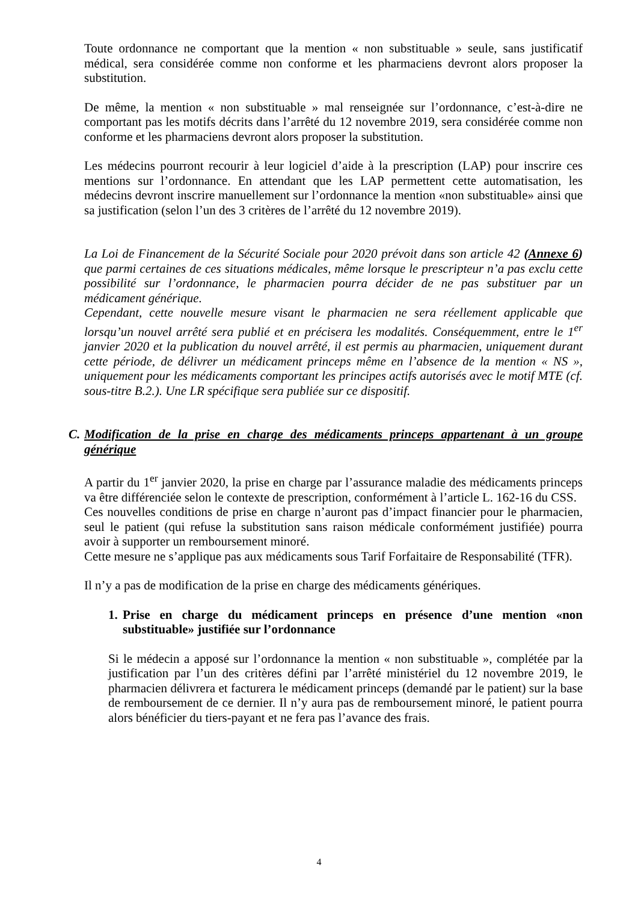Toute ordonnance ne comportant que la mention « non substituable » seule, sans justificatif médical, sera considérée comme non conforme et les pharmaciens devront alors proposer la substitution.
De même, la mention « non substituable » mal renseignée sur l’ordonnance, c’est-à-dire ne comportant pas les motifs décrits dans l’arrêté du 12 novembre 2019, sera considérée comme non conforme et les pharmaciens devront alors proposer la substitution.
Les médecins pourront recourir à leur logiciel d’aide à la prescription (LAP) pour inscrire ces mentions sur l’ordonnance. En attendant que les LAP permettent cette automatisation, les médecins devront inscrire manuellement sur l’ordonnance la mention «non substituable» ainsi que sa justification (selon l’un des 3 critères de l’arrêté du 12 novembre 2019).
La Loi de Financement de la Sécurité Sociale pour 2020 prévoit dans son article 42 (Annexe 6) que parmi certaines de ces situations médicales, même lorsque le prescripteur n’a pas exclu cette possibilité sur l’ordonnance, le pharmacien pourra décider de ne pas substituer par un médicament générique.
Cependant, cette nouvelle mesure visant le pharmacien ne sera réellement applicable que lorsqu’un nouvel arrêté sera publié et en précisera les modalités. Conséquemment, entre le 1<sup>er</sup> janvier 2020 et la publication du nouvel arrêté, il est permis au pharmacien, uniquement durant cette période, de délivrer un médicament princeps même en l’absence de la mention « NS », uniquement pour les médicaments comportant les principes actifs autorisés avec le motif MTE (cf. sous-titre B.2.). Une LR spécifique sera publiée sur ce dispositif.
C. Modification de la prise en charge des médicaments princeps appartenant à un groupe générique
A partir du 1<sup>er</sup> janvier 2020, la prise en charge par l’assurance maladie des médicaments princeps va être différenciée selon le contexte de prescription, conformément à l’article L. 162-16 du CSS.
Ces nouvelles conditions de prise en charge n’auront pas d’impact financier pour le pharmacien, seul le patient (qui refuse la substitution sans raison médicale conformément justifiée) pourra avoir à supporter un remboursement minoré.
Cette mesure ne s’applique pas aux médicaments sous Tarif Forfaitaire de Responsabilité (TFR).
Il n’y a pas de modification de la prise en charge des médicaments génériques.
1. Prise en charge du médicament princeps en présence d’une mention «non substituable» justifiée sur l’ordonnance
Si le médecin a apposé sur l’ordonnance la mention « non substituable », complétée par la justification par l’un des critères défini par l’arrêté ministériel du 12 novembre 2019, le pharmacien délivrera et facturera le médicament princeps (demandé par le patient) sur la base de remboursement de ce dernier. Il n’y aura pas de remboursement minoré, le patient pourra alors bénéficier du tiers-payant et ne fera pas l’avance des frais.
4